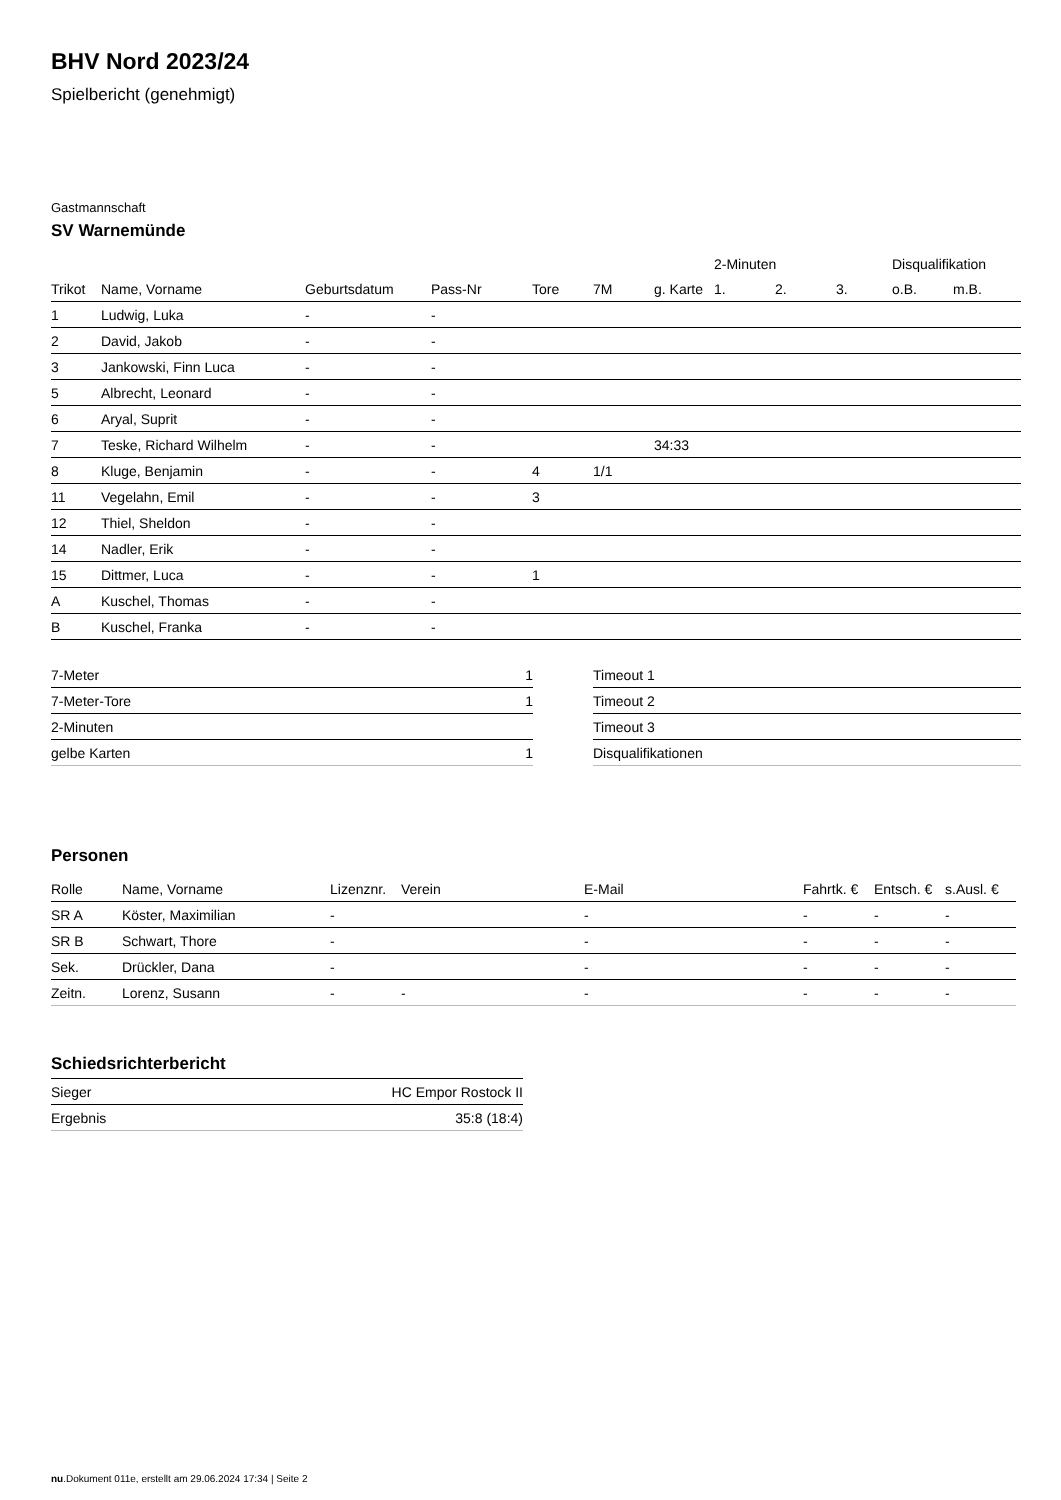BHV Nord 2023/24
Spielbericht (genehmigt)
Gastmannschaft
SV Warnemünde
| | | | | | | | 2-Minuten | | | Disqualifikation | |
| --- | --- | --- | --- | --- | --- | --- | --- | --- | --- | --- | --- |
| Trikot | Name, Vorname | Geburtsdatum | Pass-Nr | Tore | 7M | g. Karte | 1. | 2. | 3. | o.B. | m.B. |
| 1 | Ludwig, Luka | - | - | | | | | | | | |
| 2 | David, Jakob | - | - | | | | | | | | |
| 3 | Jankowski, Finn Luca | - | - | | | | | | | | |
| 5 | Albrecht, Leonard | - | - | | | | | | | | |
| 6 | Aryal, Suprit | - | - | | | | | | | | |
| 7 | Teske, Richard Wilhelm | - | - | | | 34:33 | | | | | |
| 8 | Kluge, Benjamin | - | - | 4 | 1/1 | | | | | | |
| 11 | Vegelahn, Emil | - | - | 3 | | | | | | | |
| 12 | Thiel, Sheldon | - | - | | | | | | | | |
| 14 | Nadler, Erik | - | - | | | | | | | | |
| 15 | Dittmer, Luca | - | - | 1 | | | | | | | |
| A | Kuschel, Thomas | - | - | | | | | | | | |
| B | Kuschel, Franka | - | - | | | | | | | | |
| 7-Meter | 1 |
| 7-Meter-Tore | 1 |
| 2-Minuten | |
| gelbe Karten | 1 |
| Timeout 1 |
| Timeout 2 |
| Timeout 3 |
| Disqualifikationen |
Personen
| Rolle | Name, Vorname | Lizenznr. | Verein | E-Mail | Fahrtk. € | Entsch. € | s.Ausl. € |
| --- | --- | --- | --- | --- | --- | --- | --- |
| SR A | Köster, Maximilian | - | | - | - | - | - |
| SR B | Schwart, Thore | - | | - | - | - | - |
| Sek. | Drückler, Dana | - | | - | - | - | - |
| Zeitn. | Lorenz, Susann | - | - | - | - | - | - |
Schiedsrichterbericht
| Sieger | HC Empor Rostock II |
| Ergebnis | 35:8 (18:4) |
nu.Dokument 011e, erstellt am 29.06.2024 17:34 | Seite 2